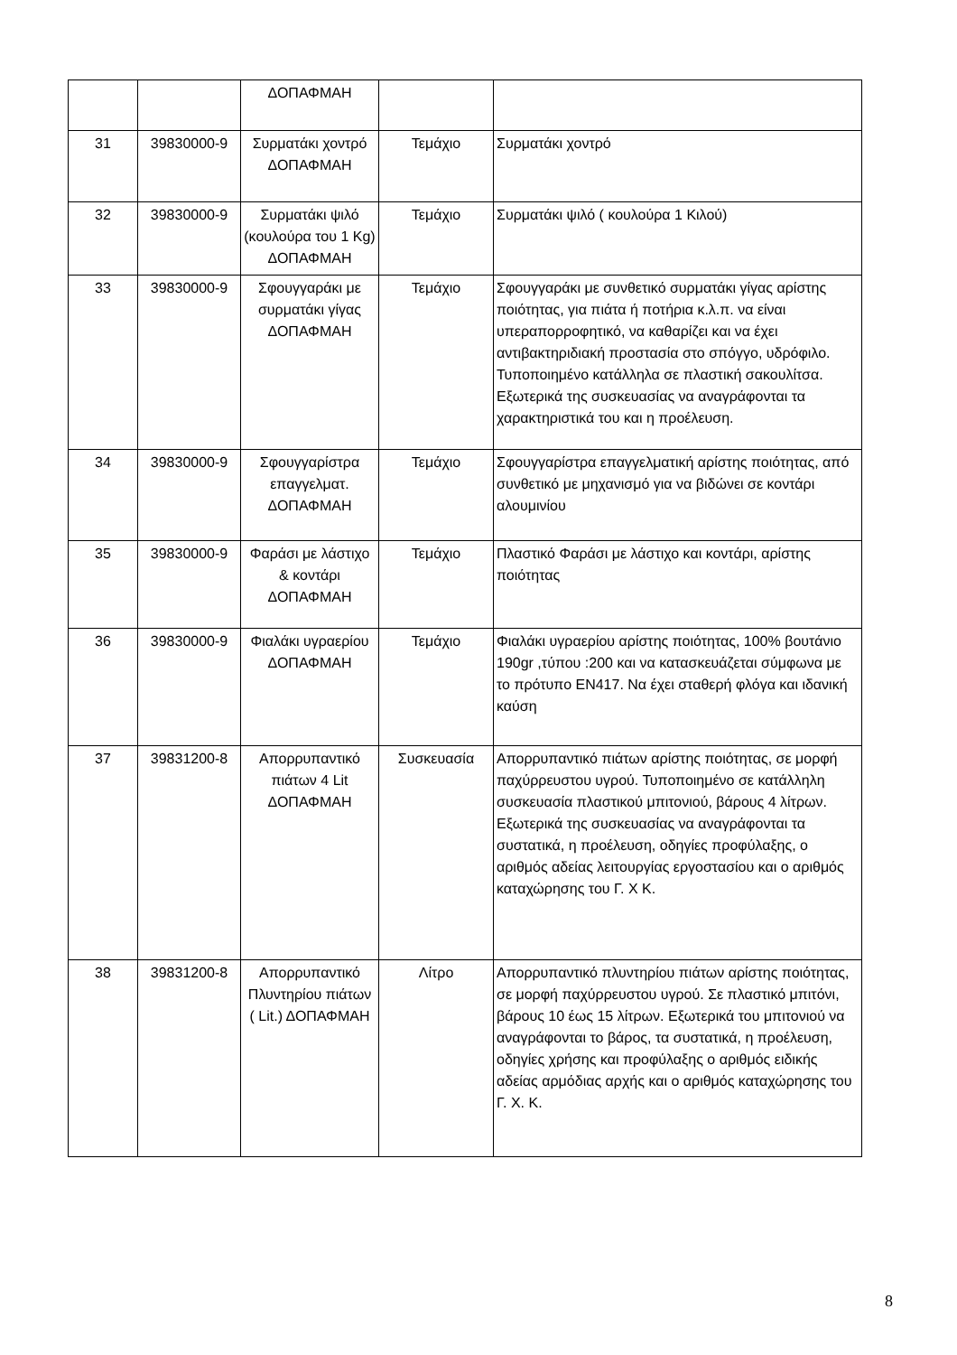| | | ΔΟΠΑΦΜΑΗ | | |
| 31 | 39830000-9 | Συρματάκι χοντρό ΔΟΠΑΦΜΑΗ | Τεμάχιο | Συρματάκι χοντρό |
| 32 | 39830000-9 | Συρματάκι ψιλό (κουλούρα του 1 Kg) ΔΟΠΑΦΜΑΗ | Τεμάχιο | Συρματάκι ψιλό ( κουλούρα 1 Κιλού) |
| 33 | 39830000-9 | Σφουγγαράκι με συρματάκι γίγας ΔΟΠΑΦΜΑΗ | Τεμάχιο | Σφουγγαράκι με συνθετικό συρματάκι γίγας αρίστης ποιότητας, για πιάτα ή ποτήρια κ.λ.π. να είναι υπεραπορροφητικό, να καθαρίζει και να έχει αντιβακτηριδιακή προστασία στο σπόγγο, υδρόφιλο. Τυποποιημένο κατάλληλα σε πλαστική σακουλίτσα. Εξωτερικά της συσκευασίας να αναγράφονται τα χαρακτηριστικά του και η προέλευση. |
| 34 | 39830000-9 | Σφουγγαρίστρα επαγγελματ. ΔΟΠΑΦΜΑΗ | Τεμάχιο | Σφουγγαρίστρα επαγγελματική αρίστης ποιότητας, από συνθετικό με μηχανισμό για να βιδώνει σε κοντάρι αλουμινίου |
| 35 | 39830000-9 | Φαράσι με λάστιχο & κοντάρι ΔΟΠΑΦΜΑΗ | Τεμάχιο | Πλαστικό Φαράσι με λάστιχο και κοντάρι, αρίστης ποιότητας |
| 36 | 39830000-9 | Φιαλάκι υγραερίου ΔΟΠΑΦΜΑΗ | Τεμάχιο | Φιαλάκι υγραερίου αρίστης ποιότητας, 100% βουτάνιο 190gr ,τύπου :200 και να κατασκευάζεται σύμφωνα με το πρότυπο EN417. Να έχει σταθερή φλόγα και ιδανική καύση |
| 37 | 39831200-8 | Απορρυπαντικό πιάτων 4 Lit ΔΟΠΑΦΜΑΗ | Συσκευασία | Απορρυπαντικό πιάτων αρίστης ποιότητας, σε μορφή παχύρρευστου υγρού. Τυποποιημένο σε κατάλληλη συσκευασία πλαστικού μπιτονιού, βάρους 4 λίτρων. Εξωτερικά της συσκευασίας να αναγράφονται τα συστατικά, η προέλευση, οδηγίες προφύλαξης, ο αριθμός αδείας λειτουργίας εργοστασίου και ο αριθμός καταχώρησης του Γ. Χ Κ. |
| 38 | 39831200-8 | Απορρυπαντικό Πλυντηρίου πιάτων ( Lit.) ΔΟΠΑΦΜΑΗ | Λίτρο | Απορρυπαντικό πλυντηρίου πιάτων αρίστης ποιότητας, σε μορφή παχύρρευστου υγρού. Σε πλαστικό μπιτόνι, βάρους 10 έως 15 λίτρων. Εξωτερικά του μπιτονιού να αναγράφονται το βάρος, τα συστατικά, η προέλευση, οδηγίες χρήσης και προφύλαξης ο αριθμός ειδικής αδείας αρμόδιας αρχής και ο αριθμός καταχώρησης του Γ. Χ. Κ. |
8